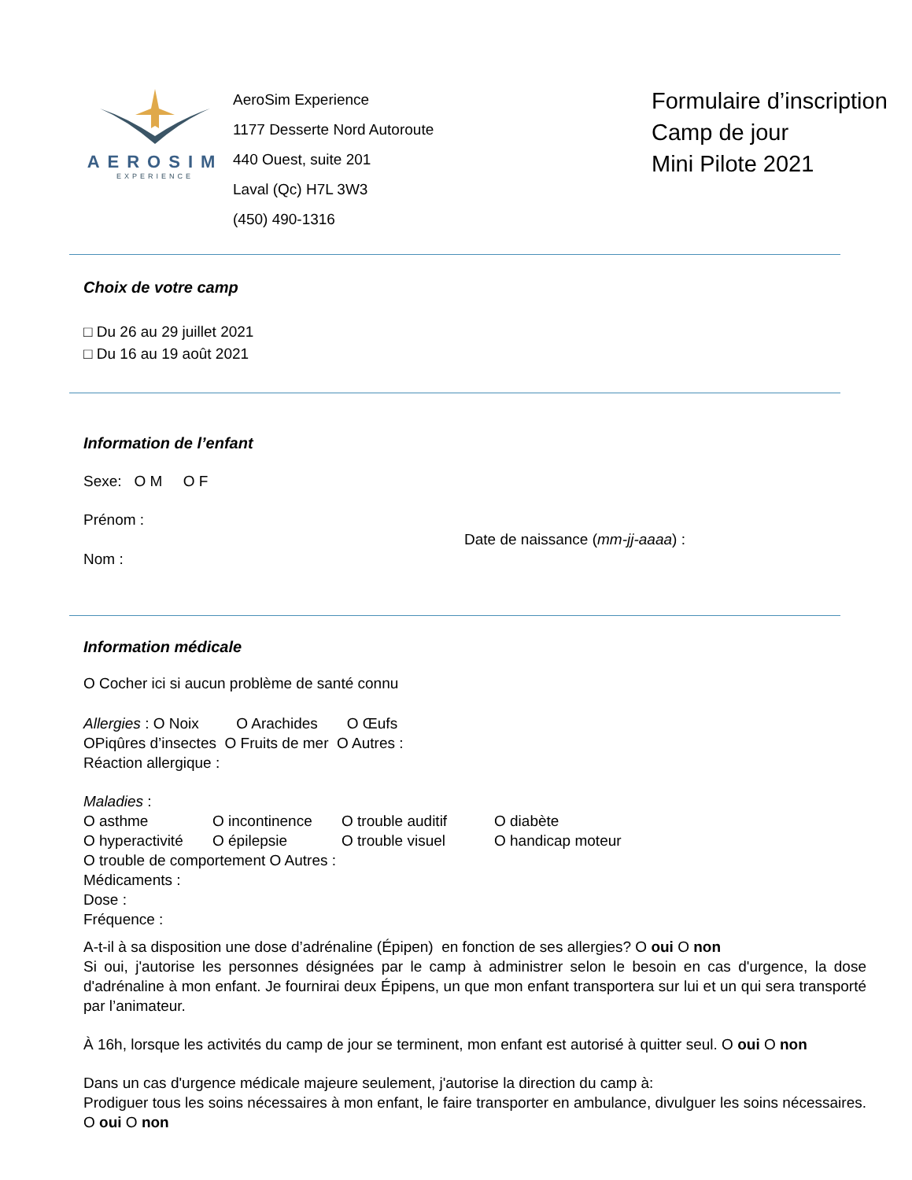AEROSIM
EXPERIENCE
AeroSim Experience
1177 Desserte Nord Autoroute
440 Ouest, suite 201
Laval (Qc) H7L 3W3
(450) 490-1316
Formulaire d’inscription
Camp de jour
Mini Pilote 2021
Choix de votre camp
□ Du 26 au 29 juillet 2021
□ Du 16 au 19 août 2021
Information de l’enfant
Sexe: O M O F
Prénom :
Date de naissance (mm-jj-aaaa) :
Nom :
Information médicale
O Cocher ici si aucun problème de santé connu
Allergies : O Noix O Arachides O Œufs
OPiqûres d’insectes O Fruits de mer O Autres :
Réaction allergique :
Maladies :
O asthme O incontinence O trouble auditif O diabète
O hyperactivité
O épilepsie O trouble visuel O handicap moteur
O trouble de comportement O Autres :
Médicaments :
Dose :
Fréquence :
A-t-il à sa disposition une dose d’adrénaline (Épipen) en fonction de ses allergies? O oui O non
Si oui, j'autorise les personnes désignées par le camp à administrer selon le besoin en cas d'urgence, la dose d'adrénaline à mon enfant. Je fournirai deux Épipens, un que mon enfant transportera sur lui et un qui sera transporté par l’animateur.
À 16h, lorsque les activités du camp de jour se terminent, mon enfant est autorisé à quitter seul. O oui O non
Dans un cas d'urgence médicale majeure seulement, j'autorise la direction du camp à:
Prodiguer tous les soins nécessaires à mon enfant, le faire transporter en ambulance, divulguer les soins nécessaires. O oui O non